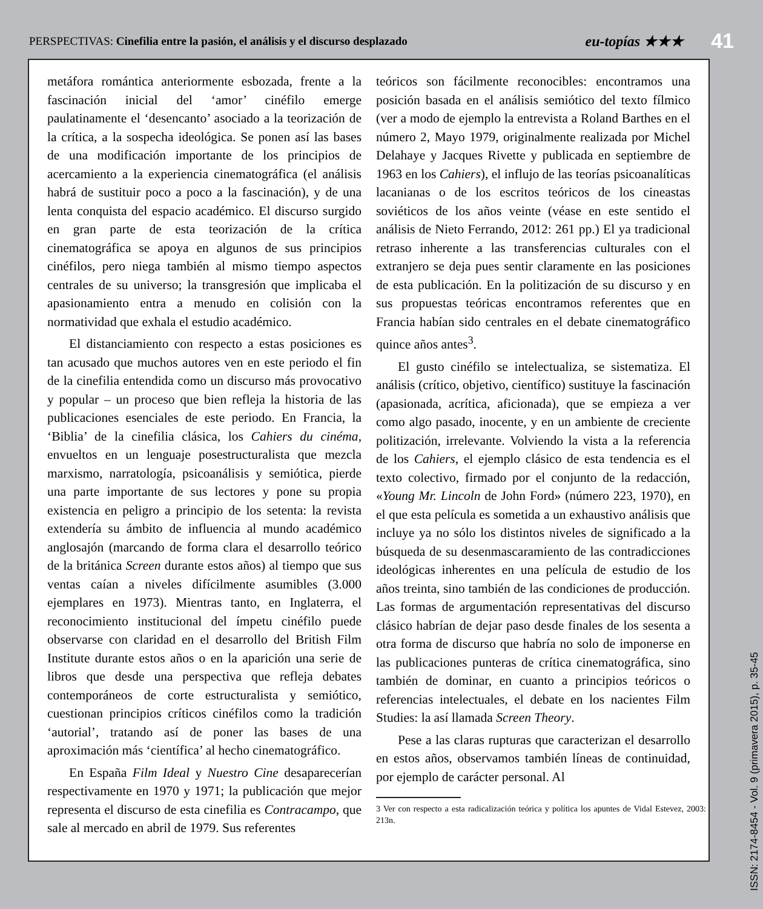PERSPECTIVAS: Cinefilia entre la pasión, el análisis y el discurso desplazado
eu-topías ★★★
41
metáfora romántica anteriormente esbozada, frente a la fascinación inicial del ‘amor’ cinéfilo emerge paulatinamente el ‘desencanto’ asociado a la teorización de la crítica, a la sospecha ideológica. Se ponen así las bases de una modificación importante de los principios de acercamiento a la experiencia cinematográfica (el análisis habrá de sustituir poco a poco a la fascinación), y de una lenta conquista del espacio académico. El discurso surgido en gran parte de esta teorización de la crítica cinematográfica se apoya en algunos de sus principios cinéfilos, pero niega también al mismo tiempo aspectos centrales de su universo; la transgresión que implicaba el apasionamiento entra a menudo en colisión con la normatividad que exhala el estudio académico.
El distanciamiento con respecto a estas posiciones es tan acusado que muchos autores ven en este periodo el fin de la cinefilia entendida como un discurso más provocativo y popular – un proceso que bien refleja la historia de las publicaciones esenciales de este periodo. En Francia, la ‘Biblia’ de la cinefilia clásica, los Cahiers du cinéma, envueltos en un lenguaje posestructuralista que mezcla marxismo, narratología, psicoanálisis y semiótica, pierde una parte importante de sus lectores y pone su propia existencia en peligro a principio de los setenta: la revista extendería su ámbito de influencia al mundo académico anglosajón (marcando de forma clara el desarrollo teórico de la británica Screen durante estos años) al tiempo que sus ventas caían a niveles difícilmente asumibles (3.000 ejemplares en 1973). Mientras tanto, en Inglaterra, el reconocimiento institucional del ímpetu cinéfilo puede observarse con claridad en el desarrollo del British Film Institute durante estos años o en la aparición una serie de libros que desde una perspectiva que refleja debates contemporáneos de corte estructuralista y semiótico, cuestionan principios críticos cinéfilos como la tradición ‘autorial’, tratando así de poner las bases de una aproximación más ‘científica’ al hecho cinematográfico.
En España Film Ideal y Nuestro Cine desaparecerían respectivamente en 1970 y 1971; la publicación que mejor representa el discurso de esta cinefilia es Contracampo, que sale al mercado en abril de 1979. Sus referentes
teóricos son fácilmente reconocibles: encontramos una posición basada en el análisis semiótico del texto fílmico (ver a modo de ejemplo la entrevista a Roland Barthes en el número 2, Mayo 1979, originalmente realizada por Michel Delahaye y Jacques Rivette y publicada en septiembre de 1963 en los Cahiers), el influjo de las teorías psicoanalíticas lacanianas o de los escritos teóricos de los cineastas soviéticos de los años veinte (véase en este sentido el análisis de Nieto Ferrando, 2012: 261 pp.) El ya tradicional retraso inherente a las transferencias culturales con el extranjero se deja pues sentir claramente en las posiciones de esta publicación. En la politización de su discurso y en sus propuestas teóricas encontramos referentes que en Francia habían sido centrales en el debate cinematográfico quince años antes<sup>3</sup>.
El gusto cinéfilo se intelectualiza, se sistematiza. El análisis (crítico, objetivo, científico) sustituye la fascinación (apasionada, acrítica, aficionada), que se empieza a ver como algo pasado, inocente, y en un ambiente de creciente politización, irrelevante. Volviendo la vista a la referencia de los Cahiers, el ejemplo clásico de esta tendencia es el texto colectivo, firmado por el conjunto de la redacción, «Young Mr. Lincoln de John Ford» (número 223, 1970), en el que esta película es sometida a un exhaustivo análisis que incluye ya no sólo los distintos niveles de significado a la búsqueda de su desenmascaramiento de las contradicciones ideológicas inherentes en una película de estudio de los años treinta, sino también de las condiciones de producción. Las formas de argumentación representativas del discurso clásico habrían de dejar paso desde finales de los sesenta a otra forma de discurso que habría no solo de imponerse en las publicaciones punteras de crítica cinematográfica, sino también de dominar, en cuanto a principios teóricos o referencias intelectuales, el debate en los nacientes Film Studies: la así llamada Screen Theory.
Pese a las claras rupturas que caracterizan el desarrollo en estos años, observamos también líneas de continuidad, por ejemplo de carácter personal. Al
3 Ver con respecto a esta radicalización teórica y política los apuntes de Vidal Estevez, 2003: 213n.
ISSN: 2174-8454 - Vol. 9 (primavera 2015), p. 35-45